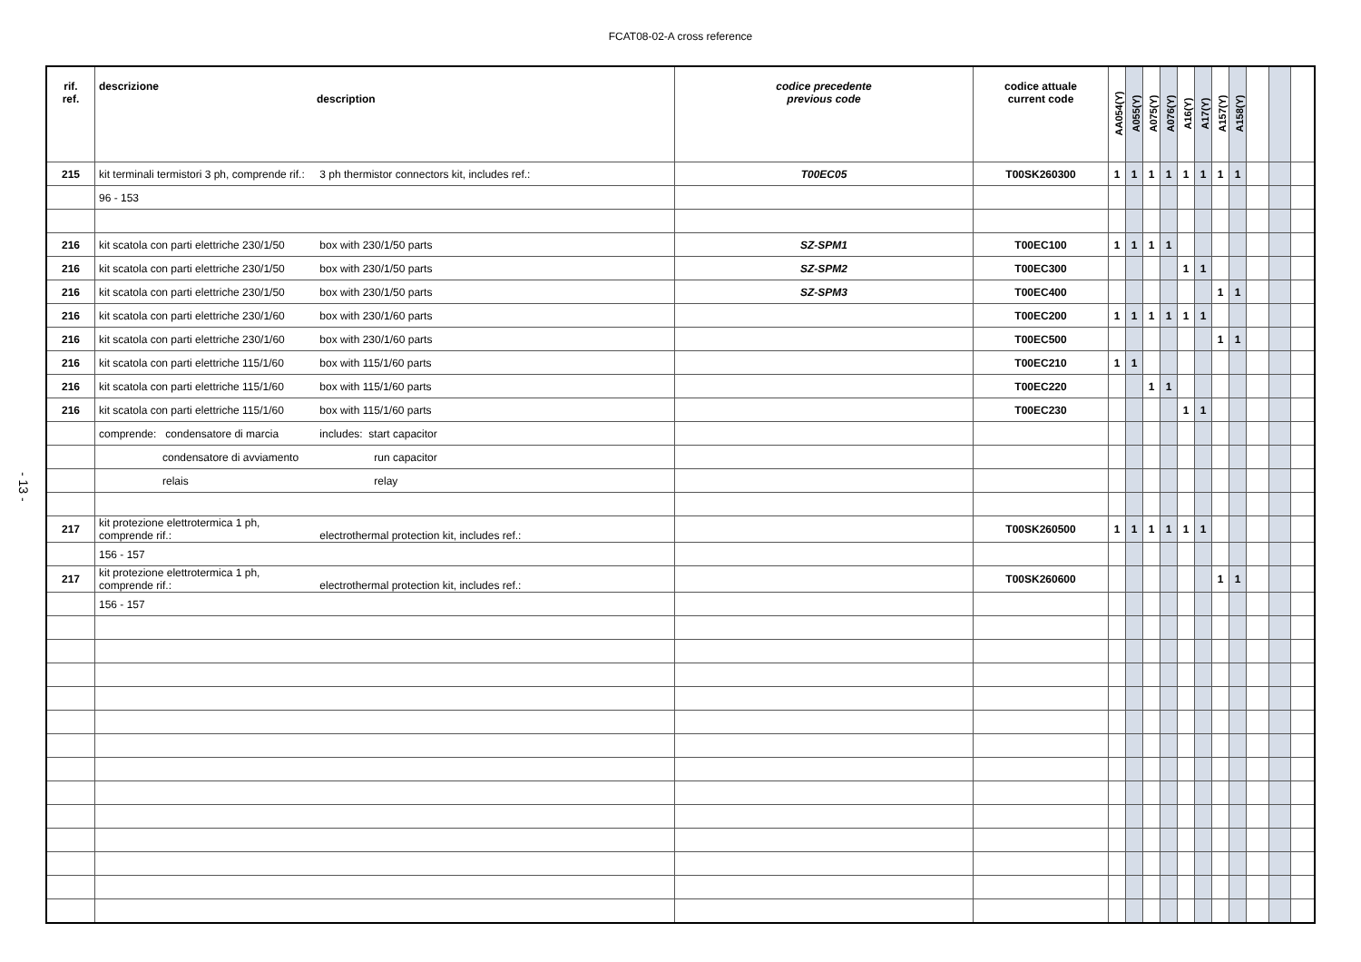FCAT08-02-A cross reference
- 13 -
| rif. ref. | descrizione description | codice precedente previous code | codice attuale current code | AA054(Y) | A055(Y) | A075(Y) | A076(Y) | A16(Y) | A17(Y) | A157(Y) | A158(Y) | | | |
| --- | --- | --- | --- | --- | --- | --- | --- | --- | --- | --- | --- | --- | --- | --- |
| 215 | kit terminali termistori 3 ph, comprende rif.: 3 ph thermistor connectors kit, includes ref.: | T00EC05 | T00SK260300 | 1 | 1 | 1 | 1 | 1 | 1 | 1 | 1 | | | |
| | 96 - 153 | | | | | | | | | | | | | |
| 216 | kit scatola con parti elettriche 230/1/50 box with 230/1/50 parts | SZ-SPM1 | T00EC100 | 1 | 1 | 1 | 1 | | | | | | | |
| 216 | kit scatola con parti elettriche 230/1/50 box with 230/1/50 parts | SZ-SPM2 | T00EC300 | | | | | 1 | 1 | | | | | |
| 216 | kit scatola con parti elettriche 230/1/50 box with 230/1/50 parts | SZ-SPM3 | T00EC400 | | | | | | | 1 | 1 | | | |
| 216 | kit scatola con parti elettriche 230/1/60 box with 230/1/60 parts | | T00EC200 | 1 | 1 | 1 | 1 | 1 | 1 | | | | | |
| 216 | kit scatola con parti elettriche 230/1/60 box with 230/1/60 parts | | T00EC500 | | | | | | | 1 | 1 | | | |
| 216 | kit scatola con parti elettriche 115/1/60 box with 115/1/60 parts | | T00EC210 | 1 | 1 | | | | | | | | | |
| 216 | kit scatola con parti elettriche 115/1/60 box with 115/1/60 parts | | T00EC220 | | | 1 | 1 | | | | | | | |
| 216 | kit scatola con parti elettriche 115/1/60 box with 115/1/60 parts | | T00EC230 | | | | | 1 | 1 | | | | | |
| | comprende: condensatore di marcia includes: start capacitor | | | | | | | | | | | | | |
| | condensatore di avviamento run capacitor | | | | | | | | | | | | | |
| | relais relay | | | | | | | | | | | | | |
| 217 | kit protezione elettrotermica 1 ph, comprende rif.: electrothermal protection kit, includes ref.: | | T00SK260500 | 1 | 1 | 1 | 1 | 1 | 1 | | | | | |
| | 156 - 157 | | | | | | | | | | | | | |
| 217 | kit protezione elettrotermica 1 ph, comprende rif.: electrothermal protection kit, includes ref.: | | T00SK260600 | | | | | | | 1 | 1 | | | |
| | 156 - 157 | | | | | | | | | | | | | |